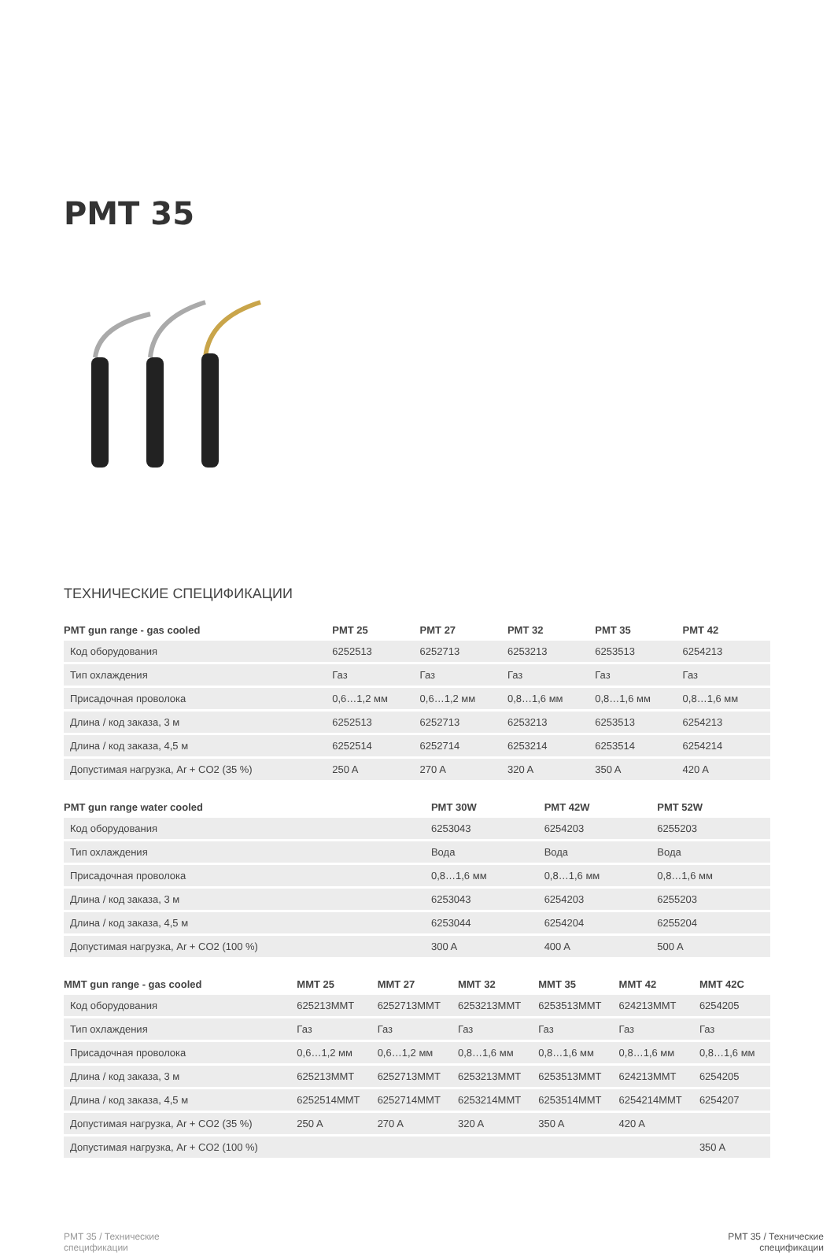PMT 35
ТЕХНИЧЕСКИЕ СПЕЦИФИКАЦИИ
| PMT gun range - gas cooled | PMT 25 | PMT 27 | PMT 32 | PMT 35 | PMT 42 |
| --- | --- | --- | --- | --- | --- |
| Код оборудования | 6252513 | 6252713 | 6253213 | 6253513 | 6254213 |
| Тип охлаждения | Газ | Газ | Газ | Газ | Газ |
| Присадочная проволока | 0,6…1,2 мм | 0,6…1,2 мм | 0,8…1,6 мм | 0,8…1,6 мм | 0,8…1,6 мм |
| Длина / код заказа, 3 м | 6252513 | 6252713 | 6253213 | 6253513 | 6254213 |
| Длина / код заказа, 4,5 м | 6252514 | 6252714 | 6253214 | 6253514 | 6254214 |
| Допустимая нагрузка, Ar + CO2 (35 %) | 250 A | 270 A | 320 A | 350 A | 420 A |
| PMT gun range water cooled | PMT 30W | PMT 42W | PMT 52W |
| --- | --- | --- | --- |
| Код оборудования | 6253043 | 6254203 | 6255203 |
| Тип охлаждения | Вода | Вода | Вода |
| Присадочная проволока | 0,8…1,6 мм | 0,8…1,6 мм | 0,8…1,6 мм |
| Длина / код заказа, 3 м | 6253043 | 6254203 | 6255203 |
| Длина / код заказа, 4,5 м | 6253044 | 6254204 | 6255204 |
| Допустимая нагрузка, Ar + CO2 (100 %) | 300 A | 400 A | 500 A |
| MMT gun range - gas cooled | MMT 25 | MMT 27 | MMT 32 | MMT 35 | MMT 42 | MMT 42C |
| --- | --- | --- | --- | --- | --- | --- |
| Код оборудования | 625213MMT | 6252713MMT | 6253213MMT | 6253513MMT | 624213MMT | 6254205 |
| Тип охлаждения | Газ | Газ | Газ | Газ | Газ | Газ |
| Присадочная проволока | 0,6…1,2 мм | 0,6…1,2 мм | 0,8…1,6 мм | 0,8…1,6 мм | 0,8…1,6 мм | 0,8…1,6 мм |
| Длина / код заказа, 3 м | 625213MMT | 6252713MMT | 6253213MMT | 6253513MMT | 624213MMT | 6254205 |
| Длина / код заказа, 4,5 м | 6252514MMT | 6252714MMT | 6253214MMT | 6253514MMT | 6254214MMT | 6254207 |
| Допустимая нагрузка, Ar + CO2 (35 %) | 250 A | 270 A | 320 A | 350 A | 420 A | |
| Допустимая нагрузка, Ar + CO2 (100 %) | | | | | | 350 A |
PMT 35 / Технические
спецификации
PMT 35 / Технические
спецификации